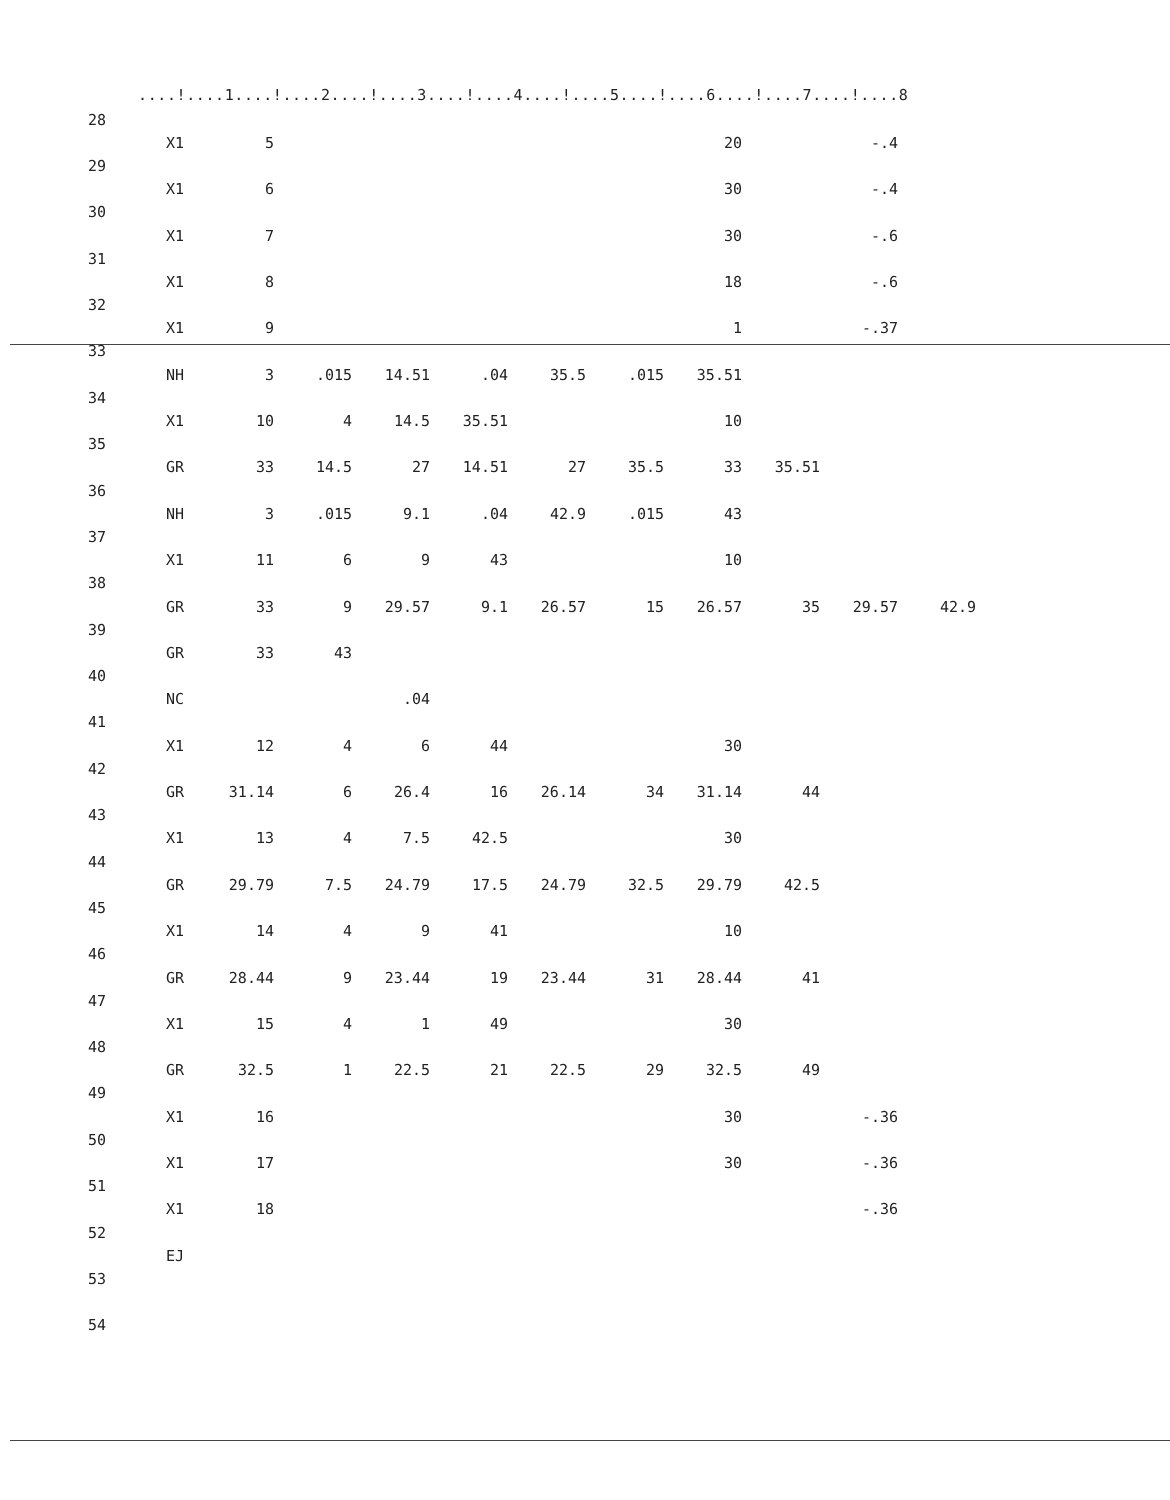....!....1....!....2....!....3....!....4....!....5....!....6....!....7....!....8
| 28 | | | | | | | | | | | |
| | X1 | 5 | | | | | | 20 | | -.4 | |
| 29 | | | | | | | | | | | |
| | X1 | 6 | | | | | | 30 | | -.4 | |
| 30 | | | | | | | | | | | |
| | X1 | 7 | | | | | | 30 | | -.6 | |
| 31 | | | | | | | | | | | |
| | X1 | 8 | | | | | | 18 | | -.6 | |
| 32 | | | | | | | | | | | |
| | X1 | 9 | | | | | | 1 | | -.37 | |
| 33 | | | | | | | | | | | |
| | NH | 3 | .015 | 14.51 | .04 | 35.5 | .015 | 35.51 | | | |
| 34 | | | | | | | | | | | |
| | X1 | 10 | 4 | 14.5 | 35.51 | | | 10 | | | |
| 35 | | | | | | | | | | | |
| | GR | 33 | 14.5 | 27 | 14.51 | 27 | 35.5 | 33 | 35.51 | | |
| 36 | | | | | | | | | | | |
| | NH | 3 | .015 | 9.1 | .04 | 42.9 | .015 | 43 | | | |
| 37 | | | | | | | | | | | |
| | X1 | 11 | 6 | 9 | 43 | | | 10 | | | |
| 38 | | | | | | | | | | | |
| | GR | 33 | 9 | 29.57 | 9.1 | 26.57 | 15 | 26.57 | 35 | 29.57 | 42.9 |
| 39 | | | | | | | | | | | |
| | GR | 33 | 43 | | | | | | | | |
| 40 | | | | | | | | | | | |
| | NC | | | .04 | | | | | | | |
| 41 | | | | | | | | | | | |
| | X1 | 12 | 4 | 6 | 44 | | | 30 | | | |
| 42 | | | | | | | | | | | |
| | GR | 31.14 | 6 | 26.4 | 16 | 26.14 | 34 | 31.14 | 44 | | |
| 43 | | | | | | | | | | | |
| | X1 | 13 | 4 | 7.5 | 42.5 | | | 30 | | | |
| 44 | | | | | | | | | | | |
| | GR | 29.79 | 7.5 | 24.79 | 17.5 | 24.79 | 32.5 | 29.79 | 42.5 | | |
| 45 | | | | | | | | | | | |
| | X1 | 14 | 4 | 9 | 41 | | | 10 | | | |
| 46 | | | | | | | | | | | |
| | GR | 28.44 | 9 | 23.44 | 19 | 23.44 | 31 | 28.44 | 41 | | |
| 47 | | | | | | | | | | | |
| | X1 | 15 | 4 | 1 | 49 | | | 30 | | | |
| 48 | | | | | | | | | | | |
| | GR | 32.5 | 1 | 22.5 | 21 | 22.5 | 29 | 32.5 | 49 | | |
| 49 | | | | | | | | | | | |
| | X1 | 16 | | | | | | 30 | | -.36 | |
| 50 | | | | | | | | | | | |
| | X1 | 17 | | | | | | 30 | | -.36 | |
| 51 | | | | | | | | | | | |
| | X1 | 18 | | | | | | | | -.36 | |
| 52 | | | | | | | | | | | |
| | EJ | | | | | | | | | | |
| 53 | | | | | | | | | | | |
| 54 | | | | | | | | | | | |